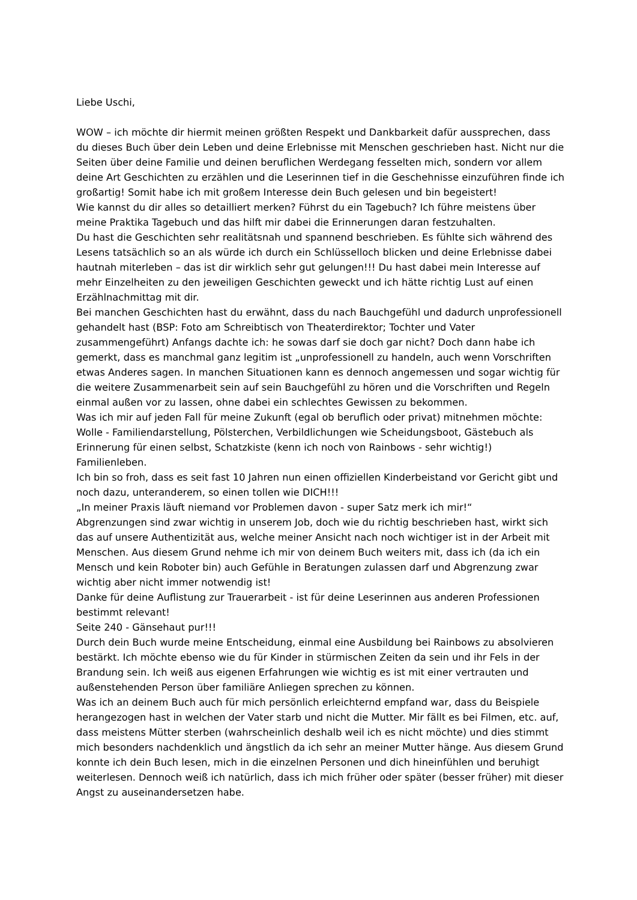Liebe Uschi,
WOW – ich möchte dir hiermit meinen größten Respekt und Dankbarkeit dafür aussprechen, dass du dieses Buch über dein Leben und deine Erlebnisse mit Menschen geschrieben hast. Nicht nur die Seiten über deine Familie und deinen beruflichen Werdegang fesselten mich, sondern vor allem deine Art Geschichten zu erzählen und die Leserinnen tief in die Geschehnisse einzuführen finde ich großartig! Somit habe ich mit großem Interesse dein Buch gelesen und bin begeistert!
Wie kannst du dir alles so detailliert merken? Führst du ein Tagebuch? Ich führe meistens über meine Praktika Tagebuch und das hilft mir dabei die Erinnerungen daran festzuhalten.
Du hast die Geschichten sehr realitätsnah und spannend beschrieben. Es fühlte sich während des Lesens tatsächlich so an als würde ich durch ein Schlüsselloch blicken und deine Erlebnisse dabei hautnah miterleben – das ist dir wirklich sehr gut gelungen!!! Du hast dabei mein Interesse auf mehr Einzelheiten zu den jeweiligen Geschichten geweckt und ich hätte richtig Lust auf einen Erzählnachmittag mit dir.
Bei manchen Geschichten hast du erwähnt, dass du nach Bauchgefühl und dadurch unprofessionell gehandelt hast (BSP: Foto am Schreibtisch von Theaterdirektor; Tochter und Vater zusammengeführt) Anfangs dachte ich: he sowas darf sie doch gar nicht? Doch dann habe ich gemerkt, dass es manchmal ganz legitim ist „unprofessionell zu handeln, auch wenn Vorschriften etwas Anderes sagen. In manchen Situationen kann es dennoch angemessen und sogar wichtig für die weitere Zusammenarbeit sein auf sein Bauchgefühl zu hören und die Vorschriften und Regeln einmal außen vor zu lassen, ohne dabei ein schlechtes Gewissen zu bekommen.
Was ich mir auf jeden Fall für meine Zukunft (egal ob beruflich oder privat) mitnehmen möchte: Wolle - Familiendarstellung, Pölsterchen, Verbildlichungen wie Scheidungsboot, Gästebuch als Erinnerung für einen selbst, Schatzkiste (kenn ich noch von Rainbows - sehr wichtig!) Familienleben.
Ich bin so froh, dass es seit fast 10 Jahren nun einen offiziellen Kinderbeistand vor Gericht gibt und noch dazu, unteranderem, so einen tollen wie DICH!!!
„In meiner Praxis läuft niemand vor Problemen davon - super Satz merk ich mir!“
Abgrenzungen sind zwar wichtig in unserem Job, doch wie du richtig beschrieben hast, wirkt sich das auf unsere Authentizität aus, welche meiner Ansicht nach noch wichtiger ist in der Arbeit mit Menschen. Aus diesem Grund nehme ich mir von deinem Buch weiters mit, dass ich (da ich ein Mensch und kein Roboter bin) auch Gefühle in Beratungen zulassen darf und Abgrenzung zwar wichtig aber nicht immer notwendig ist!
Danke für deine Auflistung zur Trauerarbeit - ist für deine Leserinnen aus anderen Professionen bestimmt relevant!
Seite 240 - Gänsehaut pur!!!
Durch dein Buch wurde meine Entscheidung, einmal eine Ausbildung bei Rainbows zu absolvieren bestärkt. Ich möchte ebenso wie du für Kinder in stürmischen Zeiten da sein und ihr Fels in der Brandung sein. Ich weiß aus eigenen Erfahrungen wie wichtig es ist mit einer vertrauten und außenstehenden Person über familiäre Anliegen sprechen zu können.
Was ich an deinem Buch auch für mich persönlich erleichternd empfand war, dass du Beispiele herangezogen hast in welchen der Vater starb und nicht die Mutter. Mir fällt es bei Filmen, etc. auf, dass meistens Mütter sterben (wahrscheinlich deshalb weil ich es nicht möchte) und dies stimmt mich besonders nachdenklich und ängstlich da ich sehr an meiner Mutter hänge. Aus diesem Grund konnte ich dein Buch lesen, mich in die einzelnen Personen und dich hineinfühlen und beruhigt weiterlesen. Dennoch weiß ich natürlich, dass ich mich früher oder später (besser früher) mit dieser Angst zu auseinandersetzen habe.